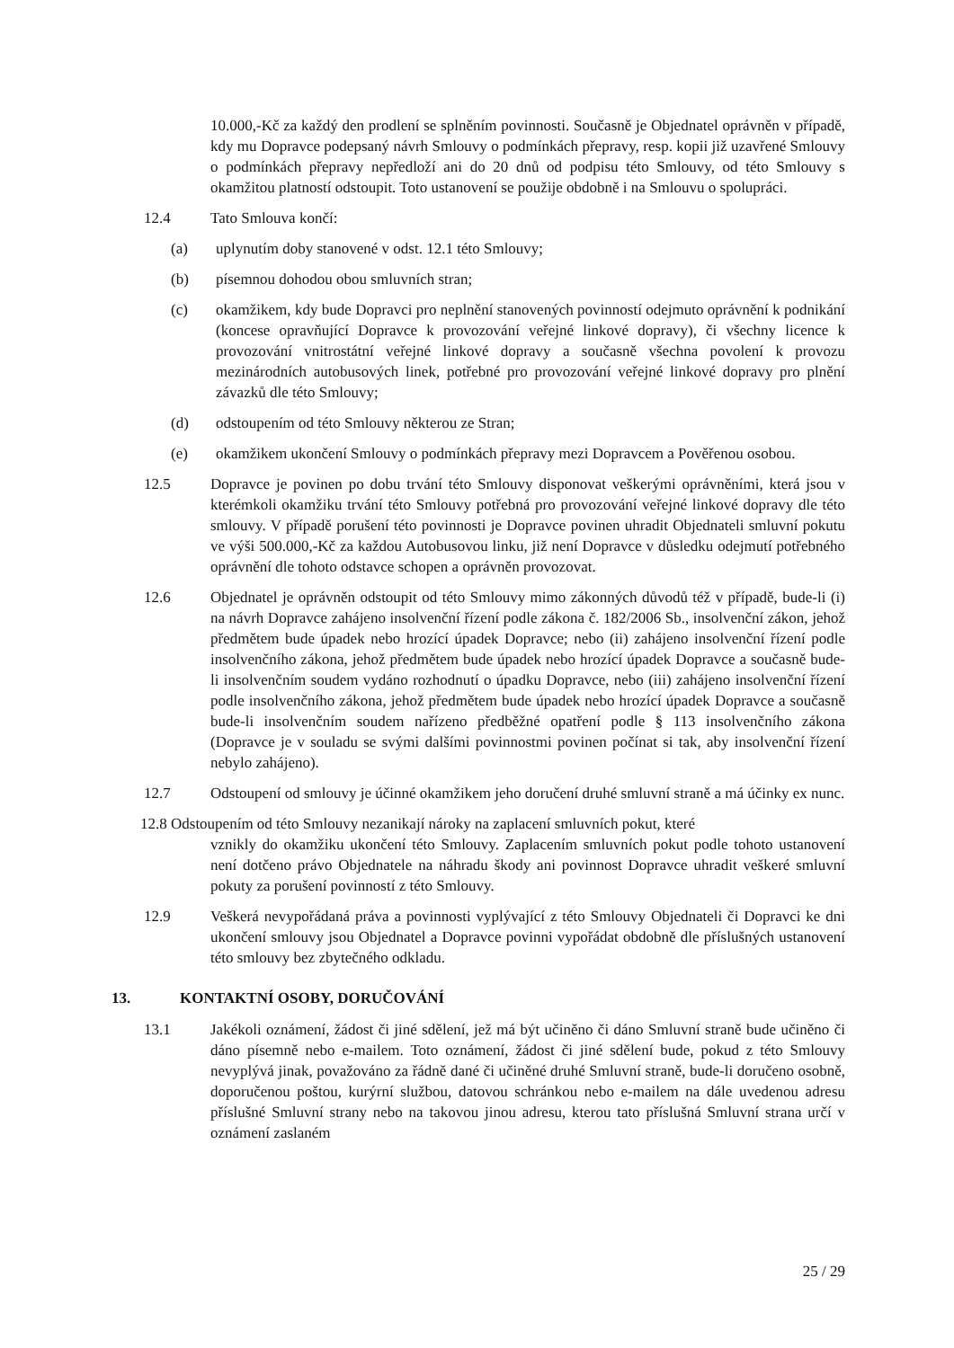10.000,-Kč za každý den prodlení se splněním povinnosti. Současně je Objednatel oprávněn v případě, kdy mu Dopravce podepsaný návrh Smlouvy o podmínkách přepravy, resp. kopii již uzavřené Smlouvy o podmínkách přepravy nepředloží ani do 20 dnů od podpisu této Smlouvy, od této Smlouvy s okamžitou platností odstoupit. Toto ustanovení se použije obdobně i na Smlouvu o spolupráci.
12.4 Tato Smlouva končí:
(a) uplynutím doby stanovené v odst. 12.1 této Smlouvy;
(b) písemnou dohodou obou smluvních stran;
(c) okamžikem, kdy bude Dopravci pro neplnění stanovených povinností odejmuto oprávnění k podnikání (koncese opravňující Dopravce k provozování veřejné linkové dopravy), či všechny licence k provozování vnitrostátní veřejné linkové dopravy a současně všechna povolení k provozu mezinárodních autobusových linek, potřebné pro provozování veřejné linkové dopravy pro plnění závazků dle této Smlouvy;
(d) odstoupením od této Smlouvy některou ze Stran;
(e) okamžikem ukončení Smlouvy o podmínkách přepravy mezi Dopravcem a Pověřenou osobou.
12.5 Dopravce je povinen po dobu trvání této Smlouvy disponovat veškerými oprávněními, která jsou v kterémkoli okamžiku trvání této Smlouvy potřebná pro provozování veřejné linkové dopravy dle této smlouvy. V případě porušení této povinnosti je Dopravce povinen uhradit Objednateli smluvní pokutu ve výši 500.000,-Kč za každou Autobusovou linku, již není Dopravce v důsledku odejmutí potřebného oprávnění dle tohoto odstavce schopen a oprávněn provozovat.
12.6 Objednatel je oprávněn odstoupit od této Smlouvy mimo zákonných důvodů též v případě, bude-li (i) na návrh Dopravce zahájeno insolvenční řízení podle zákona č. 182/2006 Sb., insolvenční zákon, jehož předmětem bude úpadek nebo hrozící úpadek Dopravce; nebo (ii) zahájeno insolvenční řízení podle insolvenčního zákona, jehož předmětem bude úpadek nebo hrozící úpadek Dopravce a současně bude-li insolvenčním soudem vydáno rozhodnutí o úpadku Dopravce, nebo (iii) zahájeno insolvenční řízení podle insolvenčního zákona, jehož předmětem bude úpadek nebo hrozící úpadek Dopravce a současně bude-li insolvenčním soudem nařízeno předběžné opatření podle § 113 insolvenčního zákona (Dopravce je v souladu se svými dalšími povinnostmi povinen počínat si tak, aby insolvenční řízení nebylo zahájeno).
12.7 Odstoupení od smlouvy je účinné okamžikem jeho doručení druhé smluvní straně a má účinky ex nunc.
12.8 Odstoupením od této Smlouvy nezanikají nároky na zaplacení smluvních pokut, které
vznikly do okamžiku ukončení této Smlouvy. Zaplacením smluvních pokut podle tohoto ustanovení není dotčeno právo Objednatele na náhradu škody ani povinnost Dopravce uhradit veškeré smluvní pokuty za porušení povinností z této Smlouvy.
12.9 Veškerá nevypořádaná práva a povinnosti vyplývající z této Smlouvy Objednateli či Dopravci ke dni ukončení smlouvy jsou Objednatel a Dopravce povinni vypořádat obdobně dle příslušných ustanovení této smlouvy bez zbytečného odkladu.
13. KONTAKTNÍ OSOBY, DORUČOVÁNÍ
13.1 Jakékoli oznámení, žádost či jiné sdělení, jež má být učiněno či dáno Smluvní straně bude učiněno či dáno písemně nebo e-mailem. Toto oznámení, žádost či jiné sdělení bude, pokud z této Smlouvy nevyplývá jinak, považováno za řádně dané či učiněné druhé Smluvní straně, bude-li doručeno osobně, doporučenou poštou, kurýrní službou, datovou schránkou nebo e-mailem na dále uvedenou adresu příslušné Smluvní strany nebo na takovou jinou adresu, kterou tato příslušná Smluvní strana určí v oznámení zaslaném
25 / 29